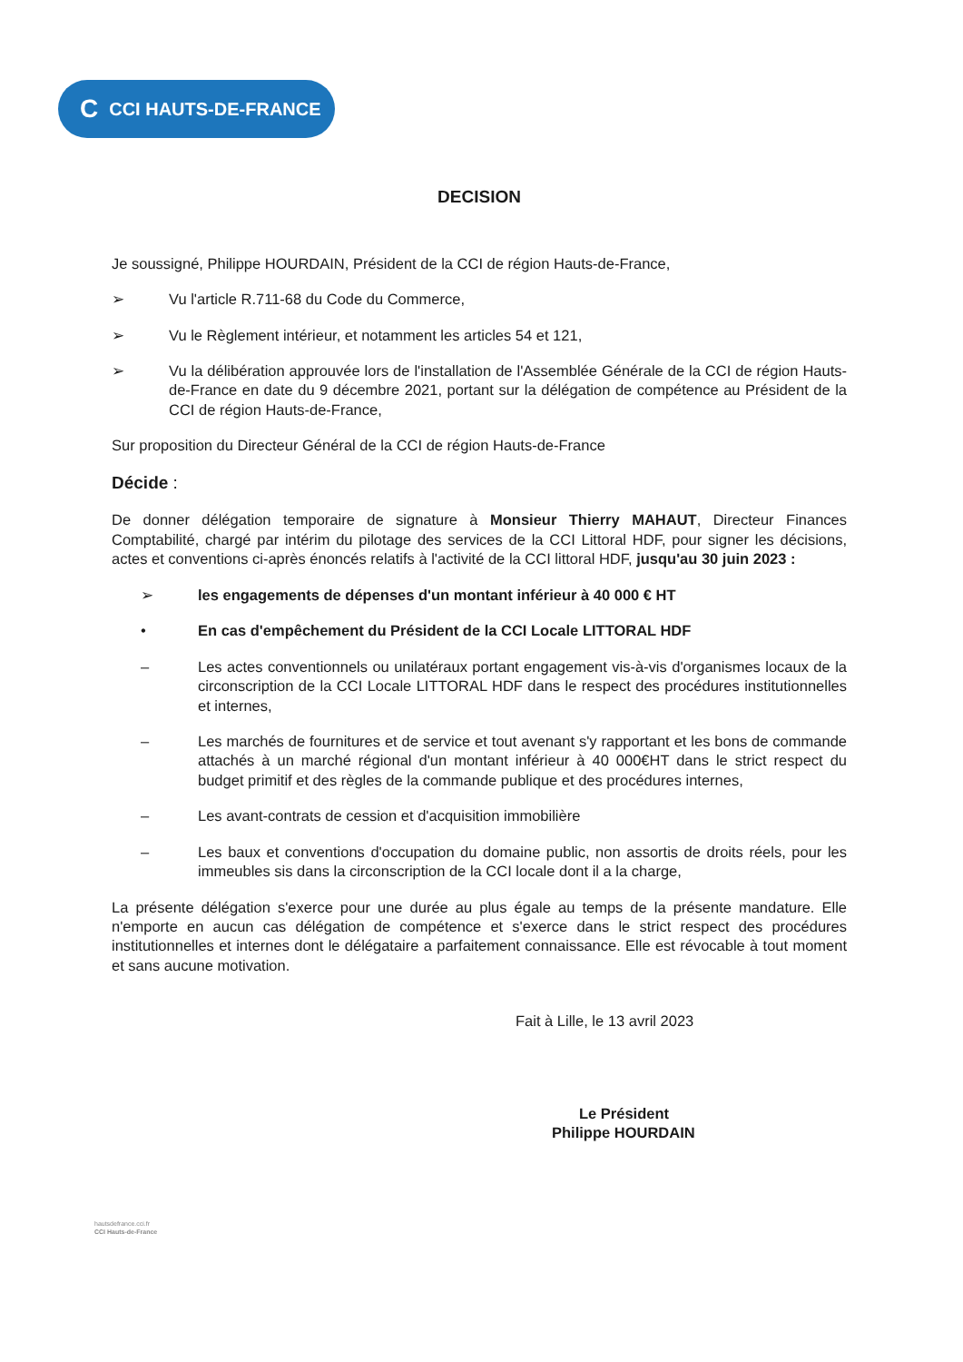C CCI HAUTS-DE-FRANCE
DECISION
Je soussigné, Philippe HOURDAIN, Président de la CCI de région Hauts-de-France,
➢ Vu l'article R.711-68 du Code du Commerce,
➢ Vu le Règlement intérieur, et notamment les articles 54 et 121,
➢ Vu la délibération approuvée lors de l'installation de l'Assemblée Générale de la CCI de région Hauts-de-France en date du 9 décembre 2021, portant sur la délégation de compétence au Président de la CCI de région Hauts-de-France,
Sur proposition du Directeur Général de la CCI de région Hauts-de-France
Décide :
De donner délégation temporaire de signature à Monsieur Thierry MAHAUT, Directeur Finances Comptabilité, chargé par intérim du pilotage des services de la CCI Littoral HDF, pour signer les décisions, actes et conventions ci-après énoncés relatifs à l'activité de la CCI littoral HDF, jusqu'au 30 juin 2023 :
➢ les engagements de dépenses d'un montant inférieur à 40 000 € HT
• En cas d'empêchement du Président de la CCI Locale LITTORAL HDF
– Les actes conventionnels ou unilatéraux portant engagement vis-à-vis d'organismes locaux de la circonscription de la CCI Locale LITTORAL HDF dans le respect des procédures institutionnelles et internes,
– Les marchés de fournitures et de service et tout avenant s'y rapportant et les bons de commande attachés à un marché régional d'un montant inférieur à 40 000€HT dans le strict respect du budget primitif et des règles de la commande publique et des procédures internes,
– Les avant-contrats de cession et d'acquisition immobilière
– Les baux et conventions d'occupation du domaine public, non assortis de droits réels, pour les immeubles sis dans la circonscription de la CCI locale dont il a la charge,
La présente délégation s'exerce pour une durée au plus égale au temps de la présente mandature. Elle n'emporte en aucun cas délégation de compétence et s'exerce dans le strict respect des procédures institutionnelles et internes dont le délégataire a parfaitement connaissance. Elle est révocable à tout moment et sans aucune motivation.
Fait à Lille, le 13 avril 2023
Le Président
Philippe HOURDAIN
hautsdefrance.cci.fr
CCI Hauts-de-France